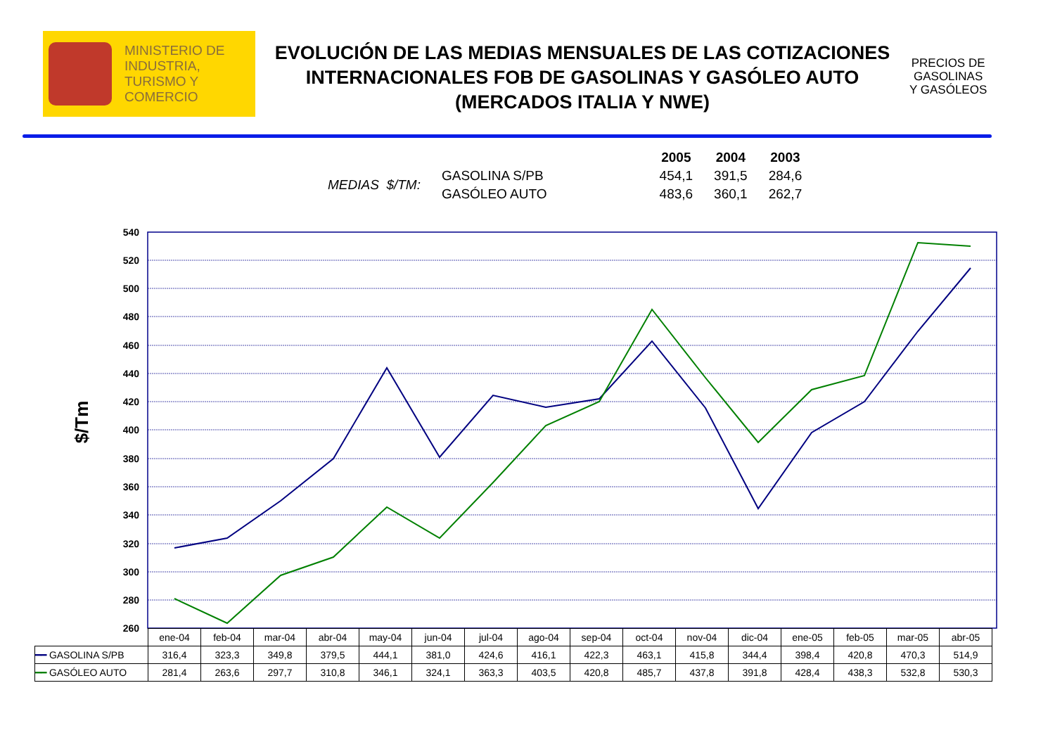MINISTERIO DE
INDUSTRIA,
TURISMO Y
COMERCIO
EVOLUCIÓN DE LAS MEDIAS MENSUALES DE LAS COTIZACIONES INTERNACIONALES FOB DE GASOLINAS Y GASÓLEO AUTO (MERCADOS ITALIA Y NWE)
PRECIOS DE
GASOLINAS
Y GASÓLEOS
| | | | 2005 | 2004 | 2003 |
| MEDIAS $/TM: | GASOLINA S/PB | | 454,1 | 391,5 | 284,6 |
| | GASÓLEO AUTO | | 483,6 | 360,1 | 262,7 |
540
520
500
480
460
440
420
400
380
360
340
320
300
280
260
$/Tm
| | ene-04 | feb-04 | mar-04 | abr-04 | may-04 | jun-04 | jul-04 | ago-04 | sep-04 | oct-04 | nov-04 | dic-04 | ene-05 | feb-05 | mar-05 | abr-05 |
| ━━ GASOLINA S/PB | 316,4 | 323,3 | 349,8 | 379,5 | 444,1 | 381,0 | 424,6 | 416,1 | 422,3 | 463,1 | 415,8 | 344,4 | 398,4 | 420,8 | 470,3 | 514,9 |
| ━━ GASÓLEO AUTO | 281,4 | 263,6 | 297,7 | 310,8 | 346,1 | 324,1 | 363,3 | 403,5 | 420,8 | 485,7 | 437,8 | 391,8 | 428,4 | 438,3 | 532,8 | 530,3 |